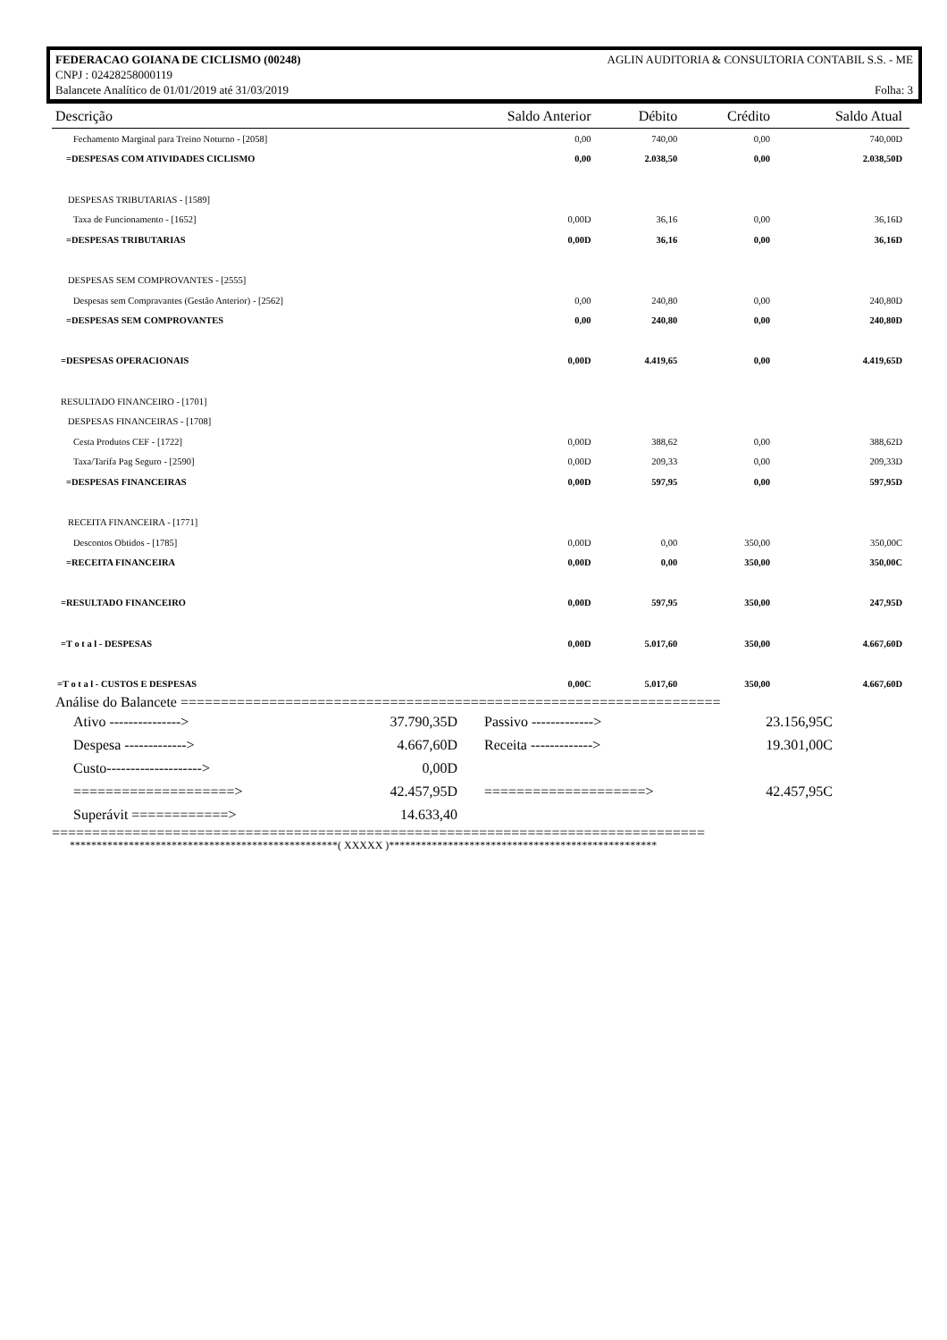FEDERACAO GOIANA DE CICLISMO (00248) AGLIN AUDITORIA & CONSULTORIA CONTABIL S.S. - ME
CNPJ : 02428258000119
Balancete Analítico de 01/01/2019 até 31/03/2019 Folha: 3
| Descrição | Saldo Anterior | Débito | Crédito | Saldo Atual |
| --- | --- | --- | --- | --- |
| Fechamento Marginal para Treino Noturno - [2058] | 0,00 | 740,00 | 0,00 | 740,00D |
| =DESPESAS COM ATIVIDADES CICLISMO | 0,00 | 2.038,50 | 0,00 | 2.038,50D |
| DESPESAS TRIBUTARIAS - [1589] | | | | |
| Taxa de Funcionamento - [1652] | 0,00D | 36,16 | 0,00 | 36,16D |
| =DESPESAS TRIBUTARIAS | 0,00D | 36,16 | 0,00 | 36,16D |
| DESPESAS SEM COMPROVANTES - [2555] | | | | |
| Despesas sem Compravantes (Gestão Anterior) - [2562] | 0,00 | 240,80 | 0,00 | 240,80D |
| =DESPESAS SEM COMPROVANTES | 0,00 | 240,80 | 0,00 | 240,80D |
| =DESPESAS OPERACIONAIS | 0,00D | 4.419,65 | 0,00 | 4.419,65D |
| RESULTADO FINANCEIRO - [1701] | | | | |
| DESPESAS FINANCEIRAS - [1708] | | | | |
| Cesta Produtos CEF - [1722] | 0,00D | 388,62 | 0,00 | 388,62D |
| Taxa/Tarifa Pag Seguro - [2590] | 0,00D | 209,33 | 0,00 | 209,33D |
| =DESPESAS FINANCEIRAS | 0,00D | 597,95 | 0,00 | 597,95D |
| RECEITA FINANCEIRA - [1771] | | | | |
| Descontos Obtidos - [1785] | 0,00D | 0,00 | 350,00 | 350,00C |
| =RECEITA FINANCEIRA | 0,00D | 0,00 | 350,00 | 350,00C |
| =RESULTADO FINANCEIRO | 0,00D | 597,95 | 350,00 | 247,95D |
| =T o t a l - DESPESAS | 0,00D | 5.017,60 | 350,00 | 4.667,60D |
| =T o t a l - CUSTOS E DESPESAS | 0,00C | 5.017,60 | 350,00 | 4.667,60D |
Análise do Balancete ===================================================================
| Ativo ---------------> | 37.790,35D | | Passivo -------------> | 23.156,95C |
| Despesa -------------> | 4.667,60D | | Receita -------------> | 19.301,00C |
| Custo--------------------> | 0,00D | | | |
| ====================> | 42.457,95D | | ====================> | 42.457,95C |
| Superávit ============> | 14.633,40 | | | |
=================================================================================
**************************************************( XXXXX )**************************************************